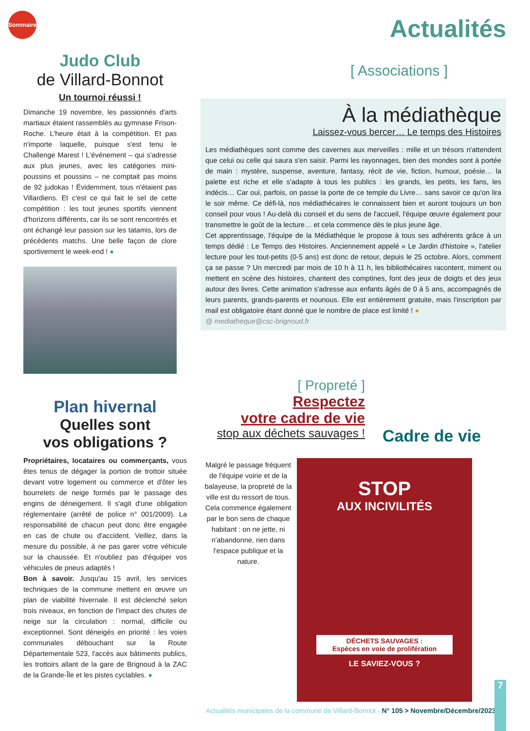Sommaire
Judo Club
de Villard-Bonnot
Un tournoi réussi !
Dimanche 19 novembre, les passionnés d'arts martiaux étaient rassemblés au gymnase Frison-Roche. L'heure était à la compétition. Et pas n'importe laquelle, puisque s'est tenu le Challenge Marest ! L'événement – qui s'adresse aux plus jeunes, avec les catégories mini-poussins et poussins – ne comptait pas moins de 92 judokas ! Évidemment, tous n'étaient pas Villardiens. Et c'est ce qui fait le sel de cette compétition : les tout jeunes sportifs viennent d'horizons différents, car ils se sont rencontrés et ont échangé leur passion sur les tatamis, lors de précédents matchs. Une belle façon de clore sportivement le week-end ! ●
Actualités
[ Associations ]
À la médiathèque
Laissez-vous bercer… Le temps des Histoires
Les médiathèques sont comme des cavernes aux merveilles : mille et un trésors n'attendent que celui ou celle qui saura s'en saisir. Parmi les rayonnages, bien des mondes sont à portée de main : mystère, suspense, aventure, fantasy, récit de vie, fiction, humour, poésie… la palette est riche et elle s'adapte à tous les publics : les grands, les petits, les fans, les indécis… Car oui, parfois, on passe la porte de ce temple du Livre… sans savoir ce qu'on lira le soir même. Ce défi-là, nos médiathécaires le connaissent bien et auront toujours un bon conseil pour vous ! Au-delà du conseil et du sens de l'accueil, l'équipe œuvre également pour transmettre le goût de la lecture… et cela commence dès le plus jeune âge.
Cet apprentissage, l'équipe de la Médiathèque le propose à tous ses adhérents grâce à un temps dédié : Le Temps des Histoires. Anciennement appelé « Le Jardin d'histoire », l'atelier lecture pour les tout-petits (0-5 ans) est donc de retour, depuis le 25 octobre. Alors, comment ça se passe ? Un mercredi par mois de 10 h à 11 h, les bibliothécaires racontent, miment ou mettent en scène des histoires, chantent des comptines, font des jeux de doigts et des jeux autour des livres. Cette animation s'adresse aux enfants âgés de 0 à 5 ans, accompagnés de leurs parents, grands-parents et nounous. Elle est entièrement gratuite, mais l'inscription par mail est obligatoire étant donné que le nombre de place est limité ! ●
@ mediatheque@csc-brignoud.fr
Plan hivernal
Quelles sont
vos obligations ?
Propriétaires, locataires ou commerçants, vous êtes tenus de dégager la portion de trottoir située devant votre logement ou commerce et d'ôter les bourrelets de neige formés par le passage des engins de déneigement. Il s'agit d'une obligation réglementaire (arrêté de police n° 001/2009). La responsabilité de chacun peut donc être engagée en cas de chute ou d'accident. Veillez, dans la mesure du possible, à ne pas garer votre véhicule sur la chaussée. Et n'oubliez pas d'équiper vos véhicules de pneus adaptés !
Bon à savoir. Jusqu'au 15 avril, les services techniques de la commune mettent en œuvre un plan de viabilité hivernale. Il est déclenché selon trois niveaux, en fonction de l'impact des chutes de neige sur la circulation : normal, difficile ou exceptionnel. Sont déneigés en priorité : les voies communales débouchant sur la Route Départementale 523, l'accès aux bâtiments publics, les trottoirs allant de la gare de Brignoud à la ZAC de la Grande-Île et les pistes cyclables. ●
[ Propreté ]
Respectez
votre cadre de vie
stop aux déchets sauvages !
Malgré le passage fréquent de l'équipe voirie et de la balayeuse, la propreté de la ville est du ressort de tous. Cela commence également par le bon sens de chaque habitant : on ne jette, ni n'abandonne, rien dans l'espace publique et la nature.
Cadre de vie
STOP
AUX INCIVILITÉS
DÉCHETS SAUVAGES :
Espèces en voie de prolifération
LE SAVIEZ-VOUS ?
Actualités municipales de la commune de Villard-Bonnot - N° 105 > Novembre/Décembre/2023
7